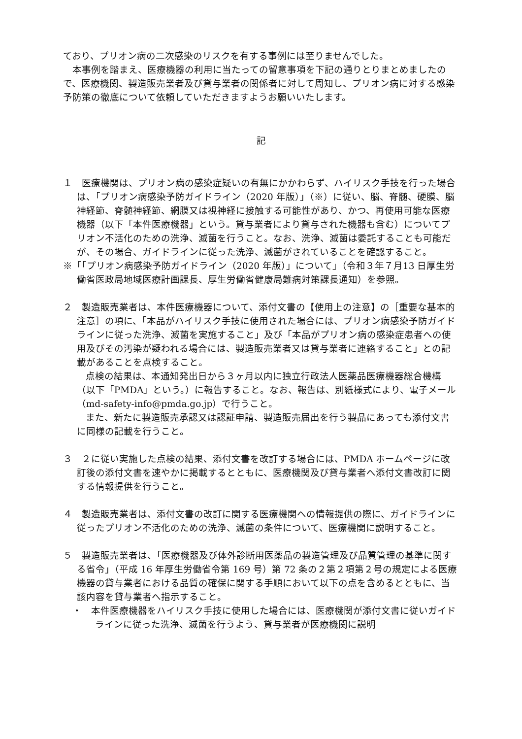ており、プリオン病の二次感染のリスクを有する事例には至りませんでした。
本事例を踏まえ、医療機器の利用に当たっての留意事項を下記の通りとりまとめましたので、医療機関、製造販売業者及び貸与業者の関係者に対して周知し、プリオン病に対する感染予防策の徹底について依頼していただきますようお願いいたします。
記
１　医療機関は、プリオン病の感染症疑いの有無にかかわらず、ハイリスク手技を行った場合は、「プリオン病感染予防ガイドライン（2020 年版）」（※）に従い、脳、脊髄、硬膜、脳神経節、脊髄神経節、網膜又は視神経に接触する可能性があり、かつ、再使用可能な医療機器（以下「本件医療機器」という。貸与業者により貸与された機器も含む）についてプリオン不活化のための洗浄、滅菌を行うこと。なお、洗浄、滅菌は委託することも可能だが、その場合、ガイドラインに従った洗浄、滅菌がされていることを確認すること。
※「「プリオン病感染予防ガイドライン（2020 年版）」について」（令和３年７月13 日厚生労働省医政局地域医療計画課長、厚生労働省健康局難病対策課長通知）を参照。
２　製造販売業者は、本件医療機器について、添付文書の【使用上の注意】の［重要な基本的注意］の項に、「本品がハイリスク手技に使用された場合には、プリオン病感染予防ガイドラインに従った洗浄、滅菌を実施すること」及び「本品がプリオン病の感染症患者への使用及びその汚染が疑われる場合には、製造販売業者又は貸与業者に連絡すること」との記載があることを点検すること。
点検の結果は、本通知発出日から３ヶ月以内に独立行政法人医薬品医療機器総合機構（以下「PMDA」という。）に報告すること。なお、報告は、別紙様式により、電子メール（md-safety-info@pmda.go.jp）で行うこと。
また、新たに製造販売承認又は認証申請、製造販売届出を行う製品にあっても添付文書に同様の記載を行うこと。
３　２に従い実施した点検の結果、添付文書を改訂する場合には、PMDA ホームページに改訂後の添付文書を速やかに掲載するとともに、医療機関及び貸与業者へ添付文書改訂に関する情報提供を行うこと。
４　製造販売業者は、添付文書の改訂に関する医療機関への情報提供の際に、ガイドラインに従ったプリオン不活化のための洗浄、滅菌の条件について、医療機関に説明すること。
５　製造販売業者は、「医療機器及び体外診断用医薬品の製造管理及び品質管理の基準に関する省令」（平成 16 年厚生労働省令第 169 号）第 72 条の２第２項第２号の規定による医療機器の貸与業者における品質の確保に関する手順において以下の点を含めるとともに、当該内容を貸与業者へ指示すること。
・　本件医療機器をハイリスク手技に使用した場合には、医療機関が添付文書に従いガイドラインに従った洗浄、滅菌を行うよう、貸与業者が医療機関に説明